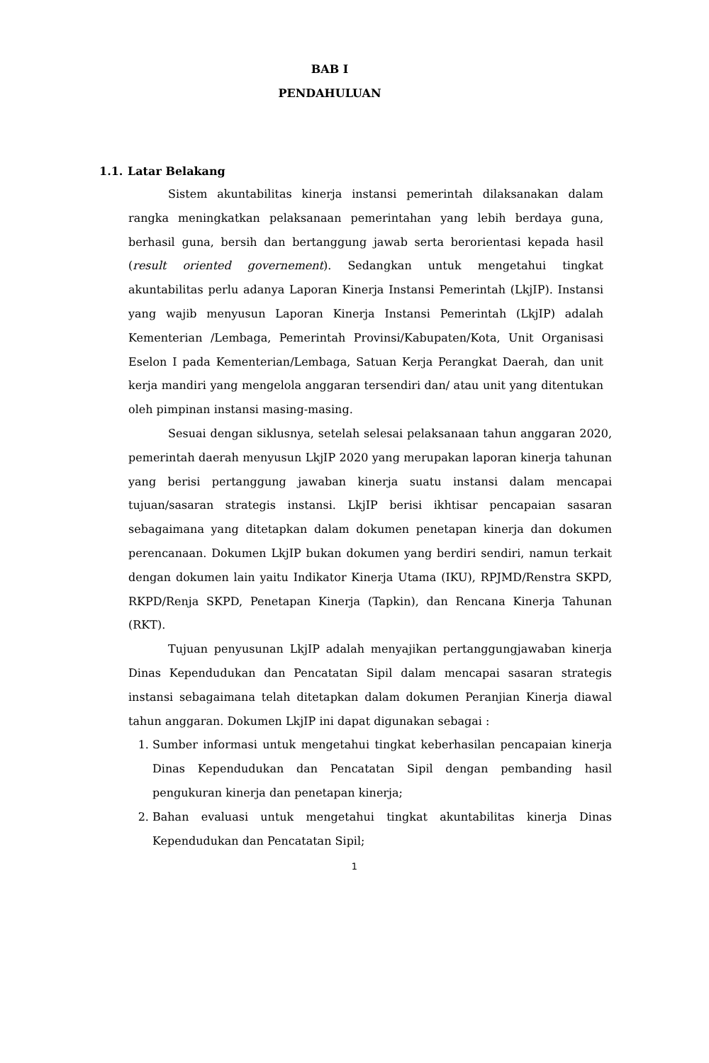BAB I
PENDAHULUAN
1.1. Latar Belakang
Sistem akuntabilitas kinerja instansi pemerintah dilaksanakan dalam rangka meningkatkan pelaksanaan pemerintahan yang lebih berdaya guna, berhasil guna, bersih dan bertanggung jawab serta berorientasi kepada hasil (result oriented governement). Sedangkan untuk mengetahui tingkat akuntabilitas perlu adanya Laporan Kinerja Instansi Pemerintah (LkjIP). Instansi yang wajib menyusun Laporan Kinerja Instansi Pemerintah (LkjIP) adalah Kementerian /Lembaga, Pemerintah Provinsi/Kabupaten/Kota, Unit Organisasi Eselon I pada Kementerian/Lembaga, Satuan Kerja Perangkat Daerah, dan unit kerja mandiri yang mengelola anggaran tersendiri dan/ atau unit yang ditentukan oleh pimpinan instansi masing-masing.
Sesuai dengan siklusnya, setelah selesai pelaksanaan tahun anggaran 2020, pemerintah daerah menyusun LkjIP 2020 yang merupakan laporan kinerja tahunan yang berisi pertanggung jawaban kinerja suatu instansi dalam mencapai tujuan/sasaran strategis instansi. LkjIP berisi ikhtisar pencapaian sasaran sebagaimana yang ditetapkan dalam dokumen penetapan kinerja dan dokumen perencanaan. Dokumen LkjIP bukan dokumen yang berdiri sendiri, namun terkait dengan dokumen lain yaitu Indikator Kinerja Utama (IKU), RPJMD/Renstra SKPD, RKPD/Renja SKPD, Penetapan Kinerja (Tapkin), dan Rencana Kinerja Tahunan (RKT).
Tujuan penyusunan LkjIP adalah menyajikan pertanggungjawaban kinerja Dinas Kependudukan dan Pencatatan Sipil dalam mencapai sasaran strategis instansi sebagaimana telah ditetapkan dalam dokumen Peranjian Kinerja diawal tahun anggaran. Dokumen LkjIP ini dapat digunakan sebagai :
1. Sumber informasi untuk mengetahui tingkat keberhasilan pencapaian kinerja Dinas Kependudukan dan Pencatatan Sipil dengan pembanding hasil pengukuran kinerja dan penetapan kinerja;
2. Bahan evaluasi untuk mengetahui tingkat akuntabilitas kinerja Dinas Kependudukan dan Pencatatan Sipil;
1